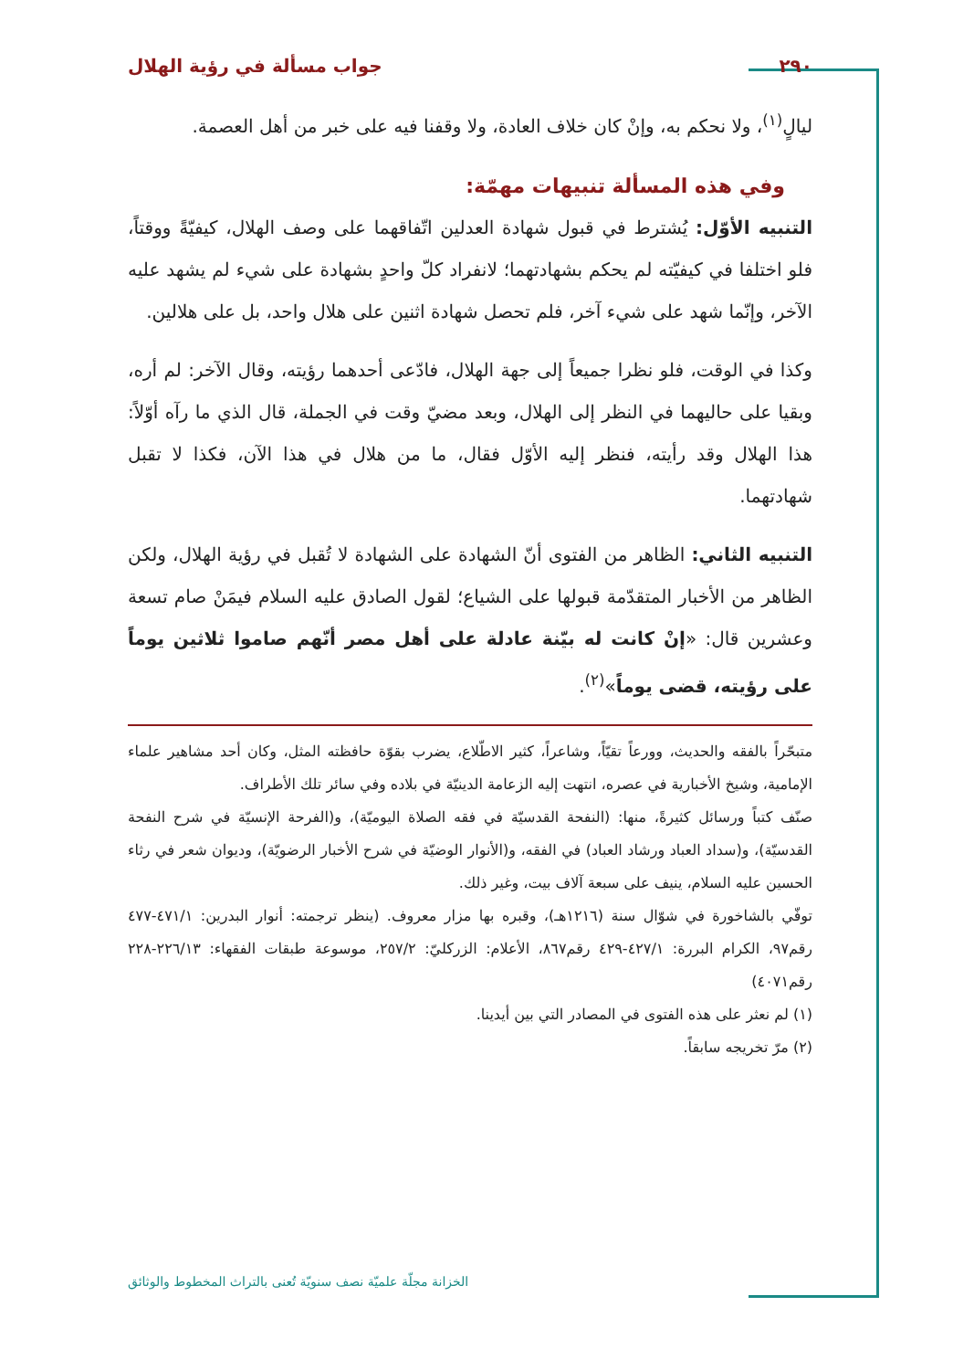٢٩٠ جواب مسألة في رؤية الهلال
ليالٍ<sup>(١)</sup>، ولا نحكم به، وإنْ كان خلاف العادة، ولا وقفنا فيه على خبر من أهل العصمة.
وفي هذه المسألة تنبيهات مهمّة:
التنبيه الأوّل: يُشترط في قبول شهادة العدلين اتّفاقهما على وصف الهلال، كيفيّةً ووقتاً، فلو اختلفا في كيفيّته لم يحكم بشهادتهما؛ لانفراد كلّ واحدٍ بشهادة على شيء لم يشهد عليه الآخر، وإنّما شهد على شيء آخر، فلم تحصل شهادة اثنين على هلال واحد، بل على هلالين.
وكذا في الوقت، فلو نظرا جميعاً إلى جهة الهلال، فادّعى أحدهما رؤيته، وقال الآخر: لم أره، وبقيا على حاليهما في النظر إلى الهلال، وبعد مضيّ وقت في الجملة، قال الذي ما رآه أوّلاً: هذا الهلال وقد رأيته، فنظر إليه الأوّل فقال، ما من هلال في هذا الآن، فكذا لا تقبل شهادتهما.
التنبيه الثاني: الظاهر من الفتوى أنّ الشهادة على الشهادة لا تُقبل في رؤية الهلال، ولكن الظاهر من الأخبار المتقدّمة قبولها على الشياع؛ لقول الصادق عليه السلام فيمَنْ صام تسعة وعشرين قال: «إنْ كانت له بيّنة عادلة على أهل مصر أنّهم صاموا ثلاثين يوماً على رؤيته، قضى يوماً»<sup>(٢)</sup>.
متبحّراً بالفقه والحديث، وورعاً تقيّاً، وشاعراً، كثير الاطّلاع، يضرب بقوّة حافظته المثل، وكان أحد مشاهير علماء الإمامية، وشيخ الأخبارية في عصره، انتهت إليه الزعامة الدينيّة في بلاده وفي سائر تلك الأطراف.
صنّف كتباً ورسائل كثيرةً، منها: (النفحة القدسيّة في فقه الصلاة اليوميّة)، و(الفرحة الإنسيّة في شرح النفحة القدسيّة)، و(سداد العباد ورشاد العباد) في الفقه، و(الأنوار الوضيّة في شرح الأخبار الرضويّة)، وديوان شعر في رثاء الحسين عليه السلام، ينيف على سبعة آلاف بيت، وغير ذلك.
توفّي بالشاخورة في شوّال سنة (١٢١٦هـ)، وقبره بها مزار معروف. (ينظر ترجمته: أنوار البدرين: ٤٧١/١-٤٧٧ رقم٩٧، الكرام البررة: ٤٢٧/١-٤٢٩ رقم٨٦٧، الأعلام: الزركليّ: ٢٥٧/٢، موسوعة طبقات الفقهاء: ٢٢٦/١٣-٢٢٨ رقم٤٠٧١)
(١) لم نعثر على هذه الفتوى في المصادر التي بين أيدينا.
(٢) مرّ تخريجه سابقاً.
الخزانة مجلّة علميّة نصف سنويّة تُعنى بالتراث المخطوط والوثائق